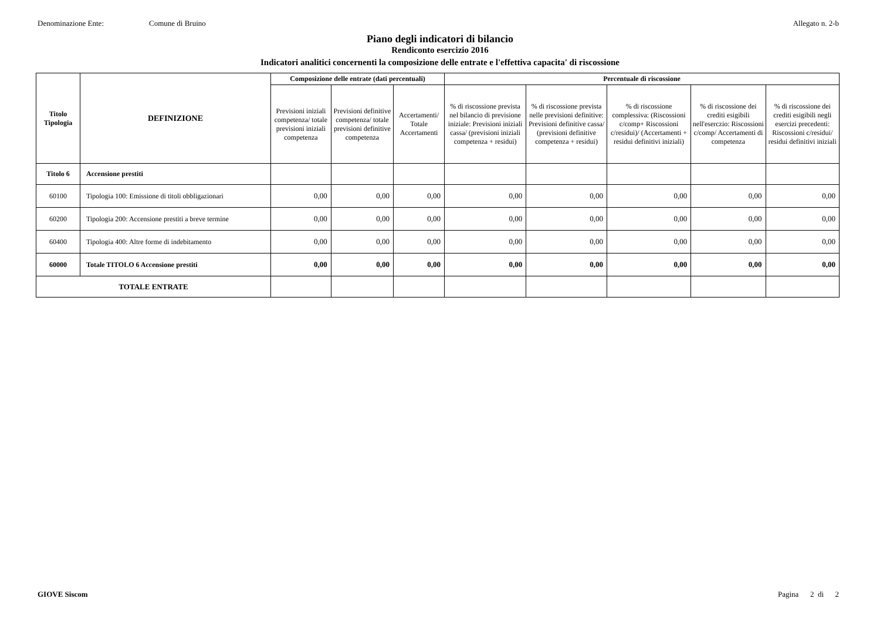Denominazione Ente: Comune di Bruino Allegato n. 2-b
Piano degli indicatori di bilancio
Rendiconto esercizio 2016
Indicatori analitici concernenti la composizione delle entrate e l'effettiva capacita' di riscossione
| Titolo Tipologia | DEFINIZIONE | Composizione delle entrate (dati percentuali) | | | Percentuale di riscossione | | | | |
| --- | --- | --- | --- | --- | --- | --- | --- | --- | --- |
| | | Previsioni iniziali competenza/ totale previsioni iniziali competenza | Previsioni definitive competenza/ totale previsioni definitive competenza | Accertamenti/ Totale Accertamenti | % di riscossione prevista nel bilancio di previsione iniziale: Previsioni iniziali cassa/ (previsioni iniziali competenza + residui) | % di riscossione prevista nelle previsioni definitive: Previsioni definitive cassa/ (previsioni definitive competenza + residui) | % di riscossione complessiva: (Riscossioni c/comp+ Riscossioni c/residui)/ (Accertamenti + residui definitivi iniziali) | % di riscossione dei crediti esigibili nell'eserczio: Riscossioni c/comp/ Accertamenti di competenza | % di riscossione dei crediti esigibili negli esercizi precedenti: Riscossioni c/residui/ residui definitivi iniziali |
| Titolo 6 | Accensione prestiti | | | | | | | | |
| 60100 | Tipologia 100: Emissione di titoli obbligazionari | 0,00 | 0,00 | 0,00 | 0,00 | 0,00 | 0,00 | 0,00 | 0,00 |
| 60200 | Tipologia 200: Accensione prestiti a breve termine | 0,00 | 0,00 | 0,00 | 0,00 | 0,00 | 0,00 | 0,00 | 0,00 |
| 60400 | Tipologia 400: Altre forme di indebitamento | 0,00 | 0,00 | 0,00 | 0,00 | 0,00 | 0,00 | 0,00 | 0,00 |
| 60000 | Totale TITOLO 6 Accensione prestiti | 0,00 | 0,00 | 0,00 | 0,00 | 0,00 | 0,00 | 0,00 | 0,00 |
| TOTALE ENTRATE | | | | | | | | | |
GIOVE Siscom Pagina 2 di 2